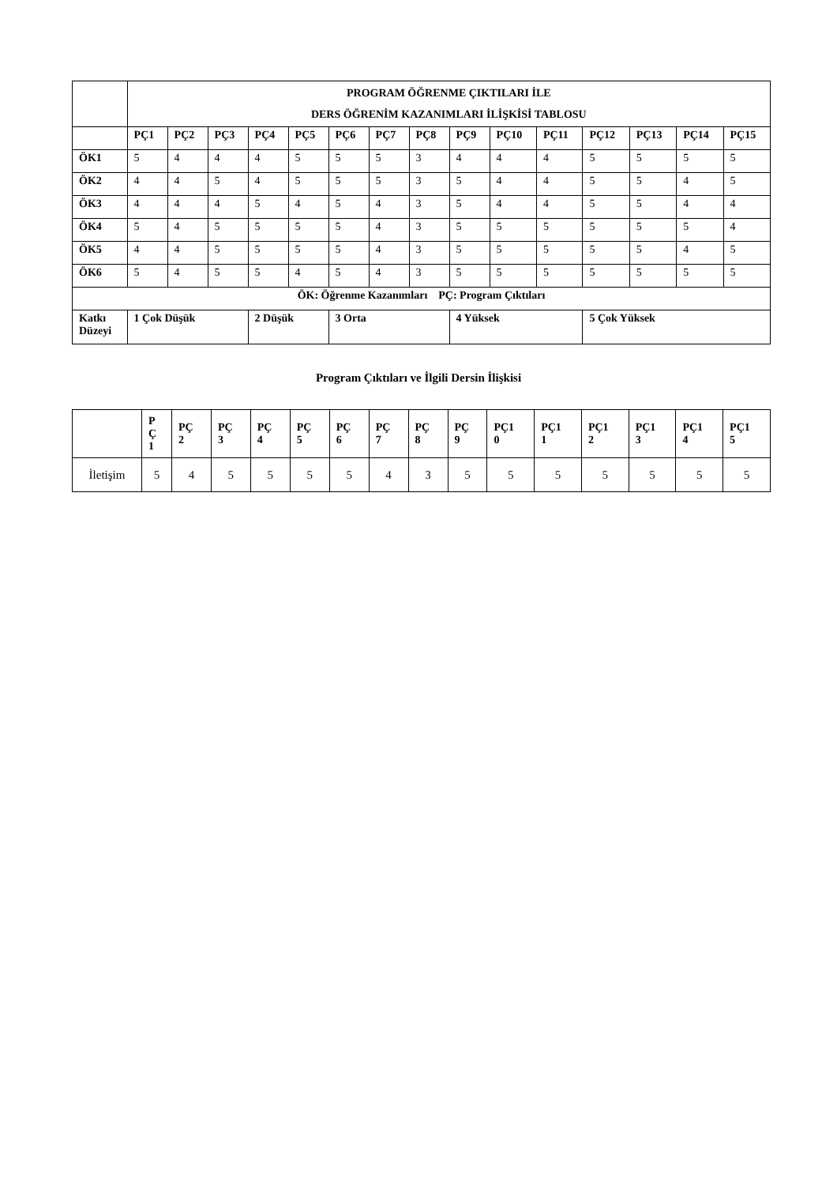| | PROGRAM ÖĞRENME ÇIKTILARI İLE DERS ÖĞRENİM KAZANIMLARI İLİŞKİSİ TABLOSU | | | | | | | | | | | | | | |
| --- | --- | --- | --- | --- | --- | --- | --- | --- | --- | --- | --- | --- | --- | --- | --- |
| | PÇ1 | PÇ2 | PÇ3 | PÇ4 | PÇ5 | PÇ6 | PÇ7 | PÇ8 | PÇ9 | PÇ10 | PÇ11 | PÇ12 | PÇ13 | PÇ14 | PÇ15 |
| ÖK1 | 5 | 4 | 4 | 4 | 5 | 5 | 5 | 3 | 4 | 4 | 4 | 5 | 5 | 5 | 5 |
| ÖK2 | 4 | 4 | 5 | 4 | 5 | 5 | 5 | 3 | 5 | 4 | 4 | 5 | 5 | 4 | 5 |
| ÖK3 | 4 | 4 | 4 | 5 | 4 | 5 | 4 | 3 | 5 | 4 | 4 | 5 | 5 | 4 | 4 |
| ÖK4 | 5 | 4 | 5 | 5 | 5 | 5 | 4 | 3 | 5 | 5 | 5 | 5 | 5 | 5 | 4 |
| ÖK5 | 4 | 4 | 5 | 5 | 5 | 5 | 4 | 3 | 5 | 5 | 5 | 5 | 5 | 4 | 5 |
| ÖK6 | 5 | 4 | 5 | 5 | 4 | 5 | 4 | 3 | 5 | 5 | 5 | 5 | 5 | 5 | 5 |
| ÖK: Öğrenme Kazanımları PÇ: Program Çıktıları | | | | | | | | | | | | | | | |
| Katkı Düzeyi | 1 Çok Düşük | | | 2 Düşük | | 3 Orta | | | 4 Yüksek | | | 5 Çok Yüksek | | | |
Program Çıktıları ve İlgili Dersin İlişkisi
| | P Ç 1 | PÇ 2 | PÇ 3 | PÇ 4 | PÇ 5 | PÇ 6 | PÇ 7 | PÇ 8 | PÇ 9 | PÇ1 0 | PÇ1 1 | PÇ1 2 | PÇ1 3 | PÇ1 4 | PÇ1 5 |
| --- | --- | --- | --- | --- | --- | --- | --- | --- | --- | --- | --- | --- | --- | --- | --- |
| İletişim | 5 | 4 | 5 | 5 | 5 | 5 | 4 | 3 | 5 | 5 | 5 | 5 | 5 | 5 | 5 |